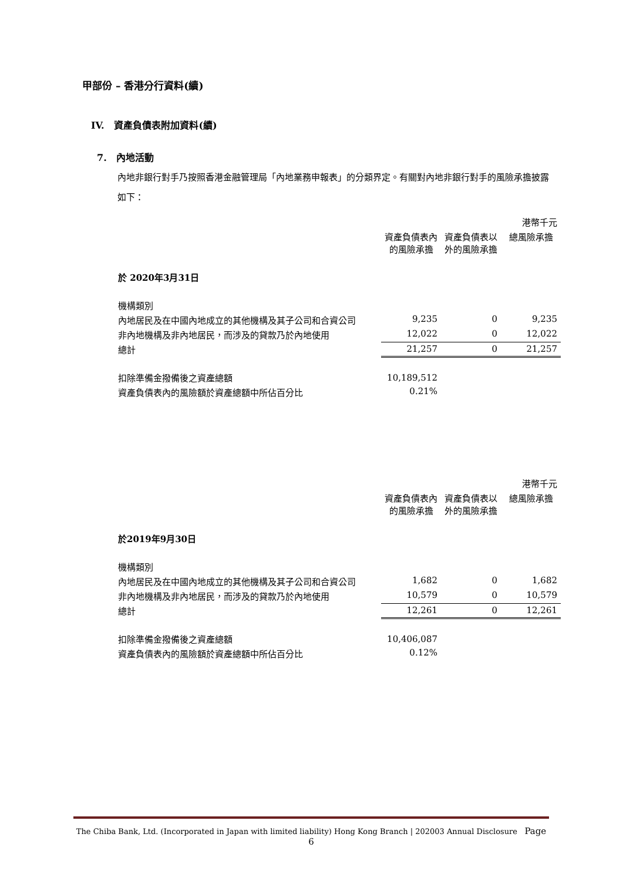甲部份 – 香港分行資料(續)
IV. 資產負債表附加資料(續)
7. 內地活動
內地非銀行對手乃按照香港金融管理局「內地業務申報表」的分類界定。有關對內地非銀行對手的風險承擔披露如下：
| | | | 港幣千元 |
| | 資產負債表內的風險承擔 | 資產負債表以外的風險承擔 | 總風險承擔 |
| 於 2020年3月31日 | | | |
| 機構類別 | | | |
| 內地居民及在中國內地成立的其他機構及其子公司和合資公司 | 9,235 | 0 | 9,235 |
| 非內地機構及非內地居民，而涉及的貸款乃於內地使用 | 12,022 | 0 | 12,022 |
| 總計 | 21,257 | 0 | 21,257 |
| 扣除準備金撥備後之資產總額 | 10,189,512 | | |
| 資產負債表內的風險額於資產總額中所佔百分比 | 0.21% | | |
| | | | 港幣千元 |
| | 資產負債表內的風險承擔 | 資產負債表以外的風險承擔 | 總風險承擔 |
| 於2019年9月30日 | | | |
| 機構類別 | | | |
| 內地居民及在中國內地成立的其他機構及其子公司和合資公司 | 1,682 | 0 | 1,682 |
| 非內地機構及非內地居民，而涉及的貸款乃於內地使用 | 10,579 | 0 | 10,579 |
| 總計 | 12,261 | 0 | 12,261 |
| 扣除準備金撥備後之資產總額 | 10,406,087 | | |
| 資產負債表內的風險額於資產總額中所佔百分比 | 0.12% | | |
The Chiba Bank, Ltd. (Incorporated in Japan with limited liability) Hong Kong Branch | 202003 Annual Disclosure Page 6